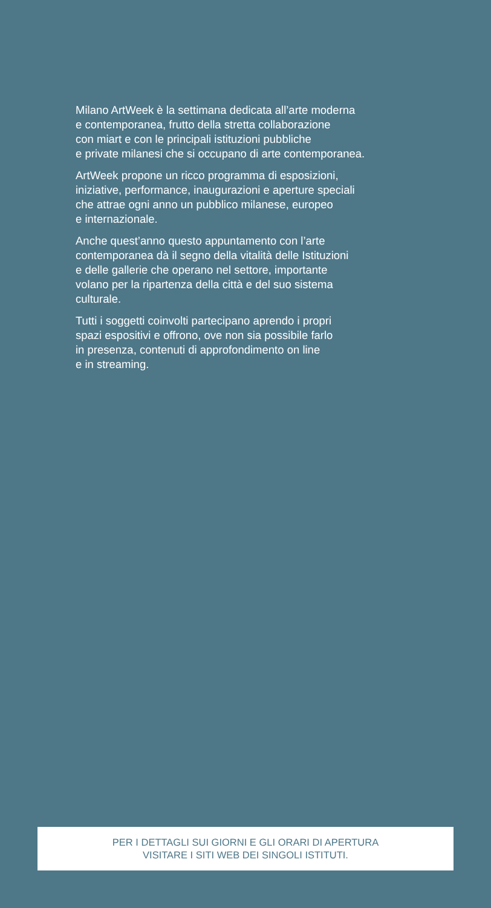Milano ArtWeek è la settimana dedicata all’arte moderna
e contemporanea, frutto della stretta collaborazione
con miart e con le principali istituzioni pubbliche
e private milanesi che si occupano di arte contemporanea.
ArtWeek propone un ricco programma di esposizioni,
iniziative, performance, inaugurazioni e aperture speciali
che attrae ogni anno un pubblico milanese, europeo
e internazionale.
Anche quest’anno questo appuntamento con l’arte
contemporanea dà il segno della vitalità delle Istituzioni
e delle gallerie che operano nel settore, importante
volano per la ripartenza della città e del suo sistema
culturale.
Tutti i soggetti coinvolti partecipano aprendo i propri
spazi espositivi e offrono, ove non sia possibile farlo
in presenza, contenuti di approfondimento on line
e in streaming.
PER I DETTAGLI SUI GIORNI E GLI ORARI DI APERTURA
VISITARE I SITI WEB DEI SINGOLI ISTITUTI.